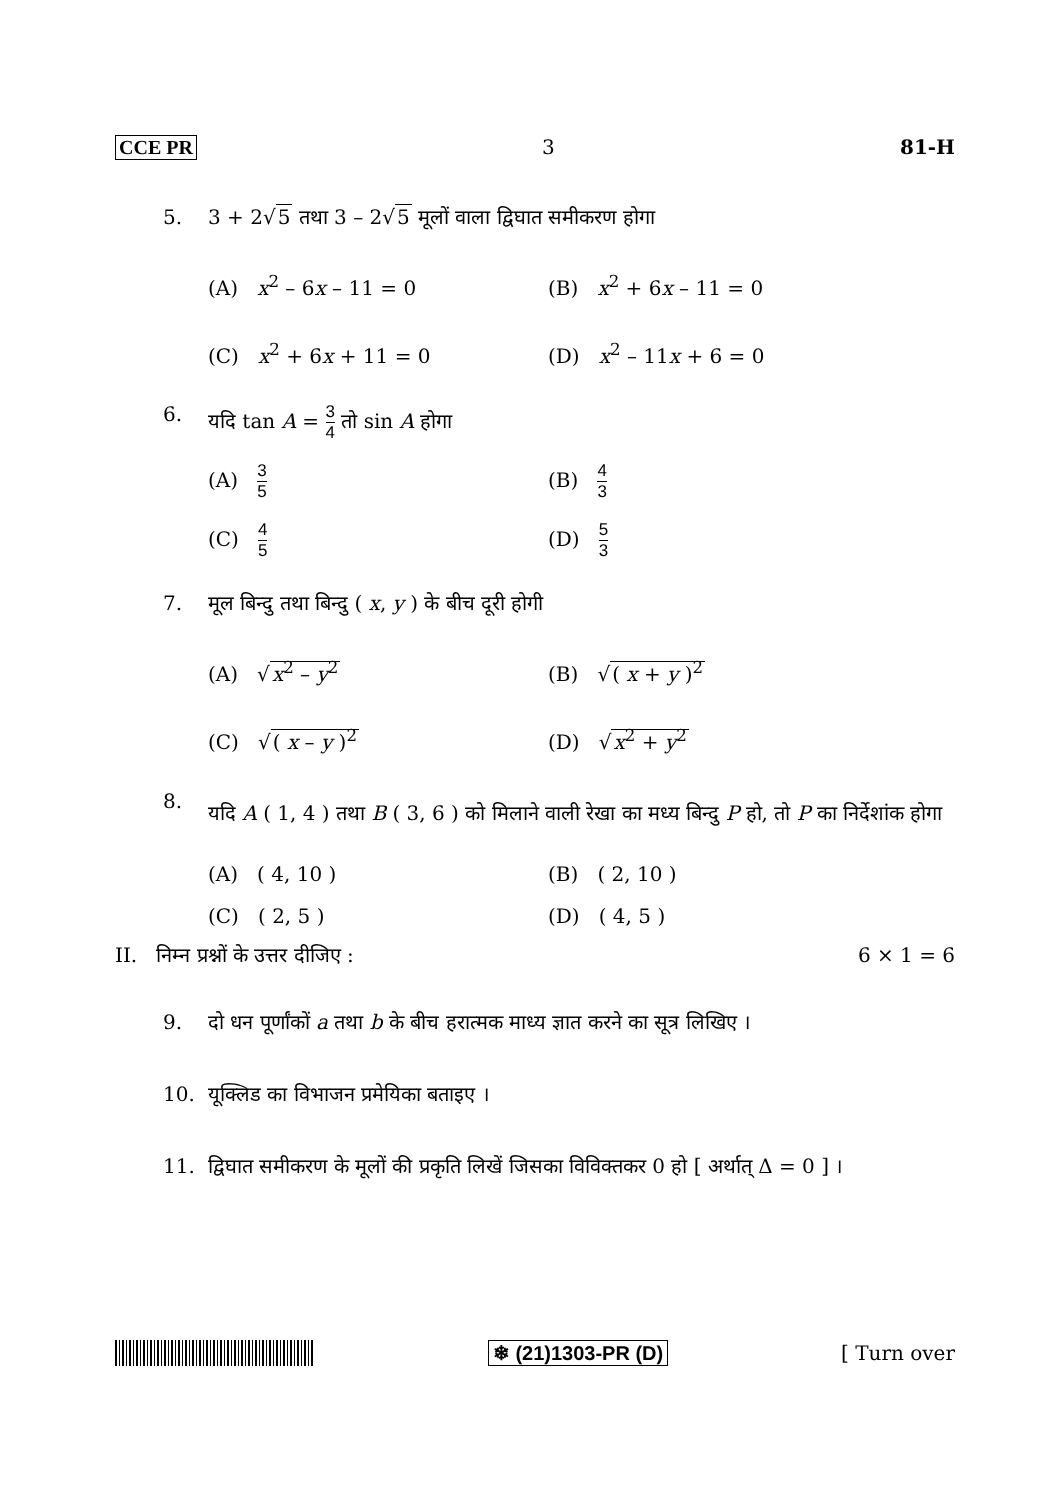CCE PR 3 81-H
5. 3 + 2√5 तथा 3 – 2√5 मूलों वाला द्विघात समीकरण होगा
(A) x<sup>2</sup> – 6x – 11 = 0
(B) x<sup>2</sup> + 6x – 11 = 0
(C) x<sup>2</sup> + 6x + 11 = 0
(D) x<sup>2</sup> – 11x + 6 = 0
6. यदि tan A = 3 4 तो sin A होगा
(A) 3 5
(B) 4 3
(C) 4 5
(D) 5 3
7. मूल बिन्दु तथा बिन्दु ( x, y ) के बीच दूरी होगी
(A) √x<sup>2</sup> – y<sup>2</sup>
(B) √( x + y )<sup>2</sup>
(C) √( x – y )<sup>2</sup>
(D) √x<sup>2</sup> + y<sup>2</sup>
8. यदि A ( 1, 4 ) तथा B ( 3, 6 ) को मिलाने वाली रेखा का मध्य बिन्दु P हो, तो P का निर्देशांक होगा
(A) ( 4, 10 )
(B) ( 2, 10 )
(C) ( 2, 5 )
(D) ( 4, 5 )
II. निम्न प्रश्नों के उत्तर दीजिए : 6 × 1 = 6
9. दो धन पूर्णांकों a तथा b के बीच हरात्मक माध्य ज्ञात करने का सूत्र लिखिए ।
10. यूक्लिड का विभाजन प्रमेयिका बताइए ।
11. द्विघात समीकरण के मूलों की प्रकृति लिखें जिसका विविक्तकर 0 हो [ अर्थात् Δ = 0 ] ।
❄ (21)1303-PR (D) [ Turn over